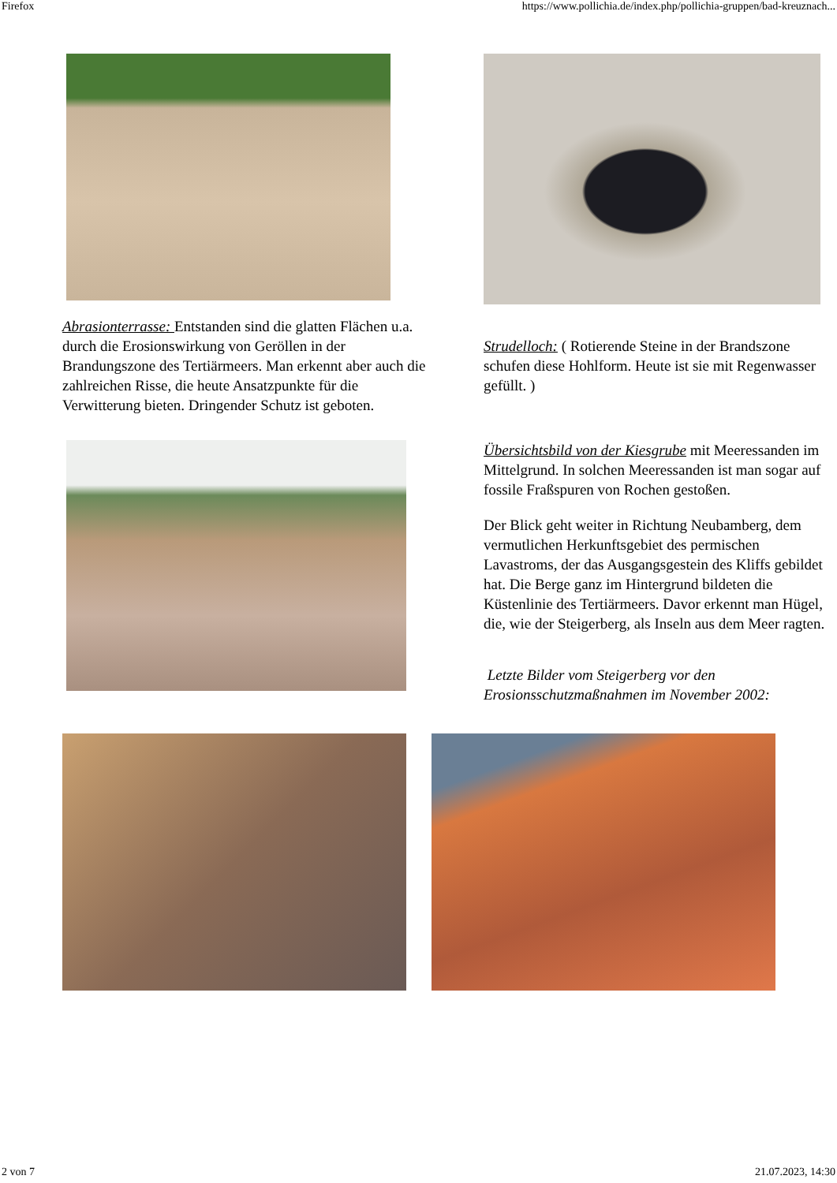Firefox https://www.pollichia.de/index.php/pollichia-gruppen/bad-kreuznach...
Abrasionterrasse: Entstanden sind die glatten Flächen u.a. durch die Erosionswirkung von Geröllen in der Brandungszone des Tertiärmeers. Man erkennt aber auch die zahlreichen Risse, die heute Ansatzpunkte für die Verwitterung bieten. Dringender Schutz ist geboten.
Strudelloch: ( Rotierende Steine in der Brandszone schufen diese Hohlform. Heute ist sie mit Regenwasser gefüllt. )
Übersichtsbild von der Kiesgrube mit Meeressanden im Mittelgrund. In solchen Meeressanden ist man sogar auf fossile Fraßspuren von Rochen gestoßen.
Der Blick geht weiter in Richtung Neubamberg, dem vermutlichen Herkunftsgebiet des permischen Lavastroms, der das Ausgangsgestein des Kliffs gebildet hat. Die Berge ganz im Hintergrund bildeten die Küstenlinie des Tertiärmeers. Davor erkennt man Hügel, die, wie der Steigerberg, als Inseln aus dem Meer ragten.
Letzte Bilder vom Steigerberg vor den Erosionsschutzmaßnahmen im November 2002:
2 von 7 21.07.2023, 14:30